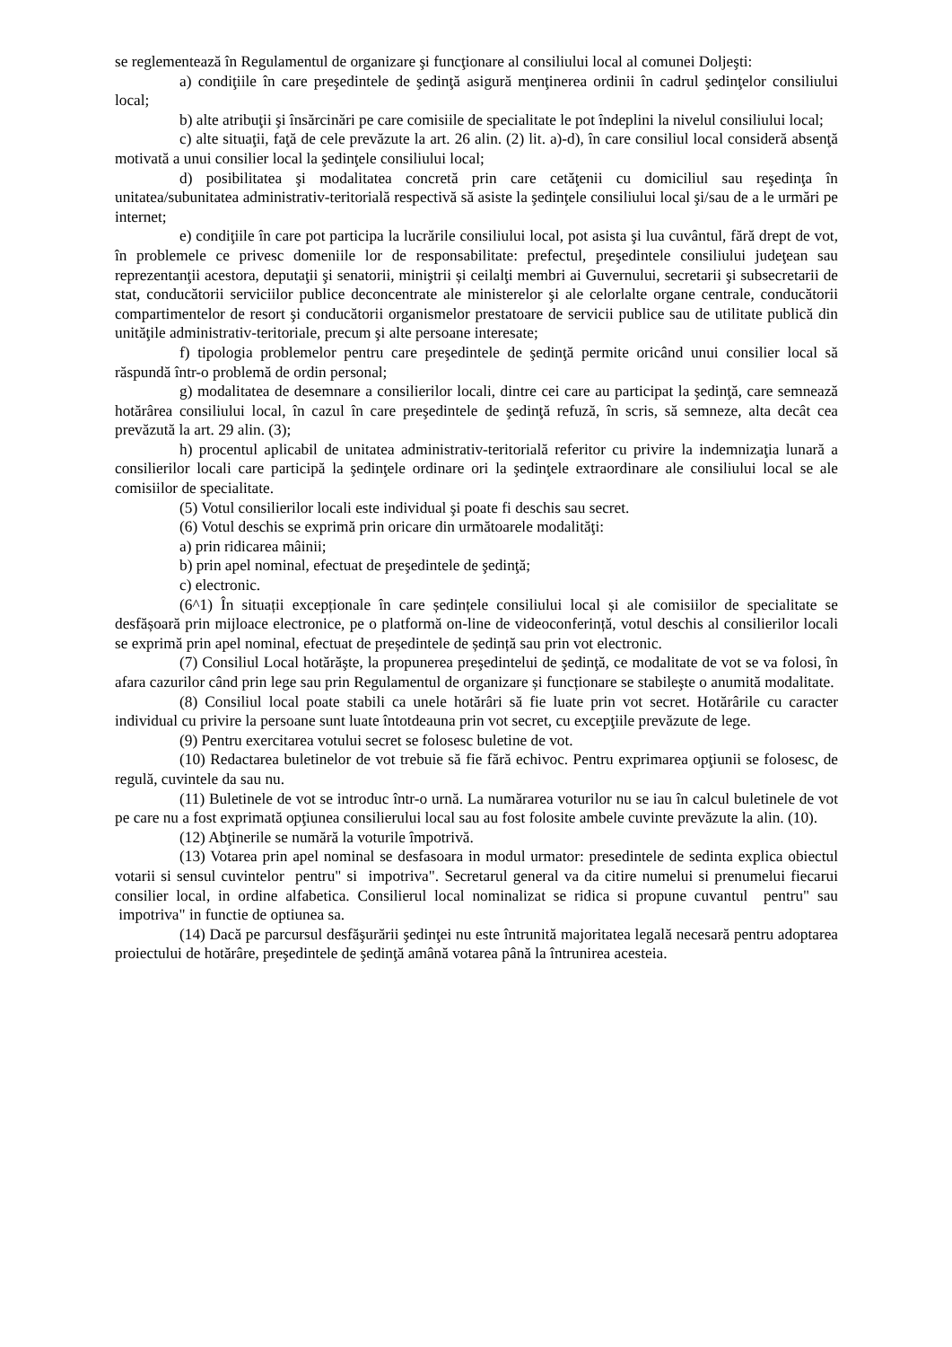se reglementează în Regulamentul de organizare şi funcţionare al consiliului local al comunei Doljeşti:
a) condiţiile în care preşedintele de şedinţă asigură menţinerea ordinii în cadrul şedinţelor consiliului local;
b) alte atribuţii şi însărcinări pe care comisiile de specialitate le pot îndeplini la nivelul consiliului local;
c) alte situaţii, faţă de cele prevăzute la art. 26 alin. (2) lit. a)-d), în care consiliul local consideră absenţă motivată a unui consilier local la şedinţele consiliului local;
d) posibilitatea şi modalitatea concretă prin care cetăţenii cu domiciliul sau reşedinţa în unitatea/subunitatea administrativ-teritorială respectivă să asiste la şedinţele consiliului local şi/sau de a le urmări pe internet;
e) condiţiile în care pot participa la lucrările consiliului local, pot asista şi lua cuvântul, fără drept de vot, în problemele ce privesc domeniile lor de responsabilitate: prefectul, preşedintele consiliului judeţean sau reprezentanţii acestora, deputaţii şi senatorii, miniştrii și ceilalţi membri ai Guvernului, secretarii şi subsecretarii de stat, conducătorii serviciilor publice deconcentrate ale ministerelor şi ale celorlalte organe centrale, conducătorii compartimentelor de resort şi conducătorii organismelor prestatoare de servicii publice sau de utilitate publică din unităţile administrativ-teritoriale, precum şi alte persoane interesate;
f) tipologia problemelor pentru care preşedintele de şedinţă permite oricând unui consilier local să răspundă într-o problemă de ordin personal;
g) modalitatea de desemnare a consilierilor locali, dintre cei care au participat la şedinţă, care semnează hotărârea consiliului local, în cazul în care preşedintele de şedinţă refuză, în scris, să semneze, alta decât cea prevăzută la art. 29 alin. (3);
h) procentul aplicabil de unitatea administrativ-teritorială referitor cu privire la indemnizaţia lunară a consilierilor locali care participă la şedinţele ordinare ori la şedinţele extraordinare ale consiliului local se ale comisiilor de specialitate.
(5) Votul consilierilor locali este individual şi poate fi deschis sau secret.
(6) Votul deschis se exprimă prin oricare din următoarele modalităţi:
a) prin ridicarea mâinii;
b) prin apel nominal, efectuat de preşedintele de şedinţă;
c) electronic.
(6^1) În situații excepționale în care ședințele consiliului local și ale comisiilor de specialitate se desfășoară prin mijloace electronice, pe o platformă on-line de videoconferință, votul deschis al consilierilor locali se exprimă prin apel nominal, efectuat de președintele de ședință sau prin vot electronic.
(7) Consiliul Local hotărăşte, la propunerea preşedintelui de şedinţă, ce modalitate de vot se va folosi, în afara cazurilor când prin lege sau prin Regulamentul de organizare și funcționare se stabileşte o anumită modalitate.
(8) Consiliul local poate stabili ca unele hotărâri să fie luate prin vot secret. Hotărârile cu caracter individual cu privire la persoane sunt luate întotdeauna prin vot secret, cu excepţiile prevăzute de lege.
(9) Pentru exercitarea votului secret se folosesc buletine de vot.
(10) Redactarea buletinelor de vot trebuie să fie fără echivoc. Pentru exprimarea opţiunii se folosesc, de regulă, cuvintele da sau nu.
(11) Buletinele de vot se introduc într-o urnă. La numărarea voturilor nu se iau în calcul buletinele de vot pe care nu a fost exprimată opţiunea consilierului local sau au fost folosite ambele cuvinte prevăzute la alin. (10).
(12) Abţinerile se numără la voturile împotrivă.
(13) Votarea prin apel nominal se desfasoara in modul urmator: presedintele de sedinta explica obiectul votarii si sensul cuvintelor pentru" si impotriva". Secretarul general va da citire numelui si prenumelui fiecarui consilier local, in ordine alfabetica. Consilierul local nominalizat se ridica si propune cuvantul pentru" sau impotriva" in functie de optiunea sa.
(14) Dacă pe parcursul desfăşurării şedinţei nu este întrunită majoritatea legală necesară pentru adoptarea proiectului de hotărâre, preşedintele de şedinţă amână votarea până la întrunirea acesteia.